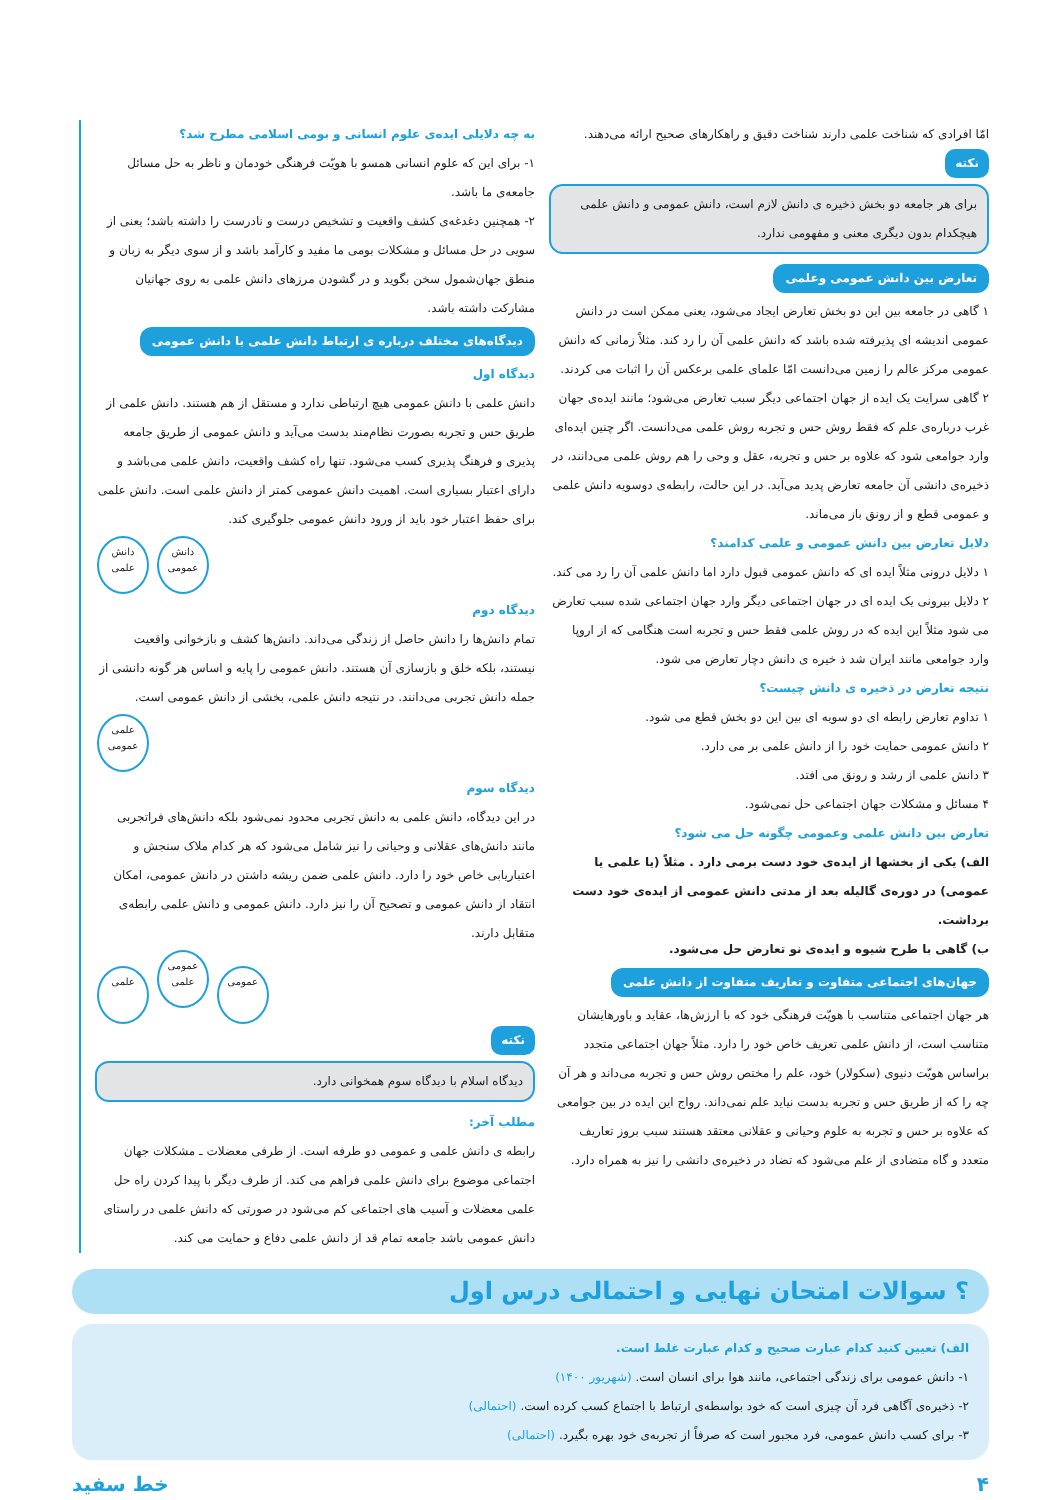امّا افرادی که شناخت علمی دارند شناخت دقیق و راهکارهای صحیح ارائه می‌دهند.
نکته
برای هر جامعه دو بخش ذخیره ی دانش لازم است، دانش عمومی و دانش علمی هیچکدام بدون دیگری معنی و مفهومی ندارد.
تعارض بین دانش عمومی وعلمی
۱ گاهی در جامعه بین این دو بخش تعارض ایجاد می‌شود، یعنی ممکن است در دانش عمومی اندیشه ای پذیرفته شده باشد که دانش علمی آن را رد کند. مثلاً زمانی که دانش عمومی مرکز عالم را زمین می‌دانست امّا علمای علمی برعکس آن را اثبات می کردند.
۲ گاهی سرایت یک ایده از جهان اجتماعی دیگر سبب تعارض می‌شود؛ مانند ایده‌ی جهان غرب درباره‌ی علم که فقط روش حس و تجربه روش علمی می‌دانست. اگر چنین ایده‌ای وارد جوامعی شود که علاوه بر حس و تجربه، عقل و وحی را هم روش علمی می‌دانند، در ذخیره‌ی دانشی آن جامعه تعارض پدید می‌آید. در این حالت، رابطه‌ی دوسویه دانش علمی و عمومی قطع و از رونق باز می‌ماند.
دلایل تعارض بین دانش عمومی و علمی کدامند؟
۱ دلایل درونی مثلاً ایده ای که دانش عمومی قبول دارد اما دانش علمی آن را رد می کند.
۲ دلایل بیرونی یک ایده ای در جهان اجتماعی دیگر وارد جهان اجتماعی شده سبب تعارض می شود مثلاً این ایده که در روش علمی فقط حس و تجربه است هنگامی که از اروپا وارد جوامعی مانند ایران شد ذ خیره ی دانش دچار تعارض می شود.
نتیجه تعارض در ذخیره ی دانش چیست؟
۱ تداوم تعارض رابطه ای دو سویه ای بین این دو بخش قطع می شود.
۲ دانش عمومی حمایت خود را از دانش علمی بر می دارد.
۳ دانش علمی از رشد و رونق می افتد.
۴ مسائل و مشکلات جهان اجتماعی حل نمی‌شود.
تعارض بین دانش علمی وعمومی چگونه حل می شود؟
الف) یکی از بخشها از ایده‌ی خود دست برمی دارد . مثلاً (یا علمی یا عمومی) در دوره‌ی گالیله بعد از مدتی دانش عمومی از ایده‌ی خود دست برداشت.
ب) گاهی با طرح شیوه و ایده‌ی نو تعارض حل می‌شود.
جهان‌های اجتماعی متفاوت و تعاریف متفاوت از دانش علمی
هر جهان اجتماعی متناسب با هویّت فرهنگی خود که با ارزش‌ها، عقاید و باورهایشان متناسب است، از دانش علمی تعریف خاص خود را دارد. مثلاً جهان اجتماعی متجدد براساس هویّت دنیوی (سکولار) خود، علم را مختص روش حس و تجربه می‌داند و هر آن چه را که از طریق حس و تجربه بدست نیاید علم نمی‌داند. رواج این ایده در بین جوامعی که علاوه بر حس و تجربه به علوم وحیانی و عقلانی معتقد هستند سبب بروز تعاریف متعدد و گاه متضادی از علم می‌شود که تضاد در ذخیره‌ی دانشی را نیز به همراه دارد.
به چه دلایلی ایده‌ی علوم انسانی و بومی اسلامی مطرح شد؟
۱- برای این که علوم انسانی همسو با هویّت فرهنگی خودمان و ناظر به حل مسائل جامعه‌ی ما باشد.
۲- همچنین دغدغه‌ی کشف واقعیت و تشخیص درست و نادرست را داشته باشد؛ یعنی از سویی در حل مسائل و مشکلات بومی ما مفید و کارآمد باشد و از سوی دیگر به زبان و منطق جهان‌شمول سخن بگوید و در گشودن مرزهای دانش علمی به روی جهانیان مشارکت داشته باشد.
دیدگاه‌های مختلف درباره ی ارتباط دانش علمی با دانش عمومی
دیدگاه اول
دانش علمی با دانش عمومی هیچ ارتباطی ندارد و مستقل از هم هستند. دانش علمی از طریق حس و تجربه بصورت نظام‌مند بدست می‌آید و دانش عمومی از طریق جامعه پذیری و فرهنگ پذیری کسب می‌شود. تنها راه کشف واقعیت، دانش علمی می‌باشد و دارای اعتبار بسیاری است. اهمیت دانش عمومی کمتر از دانش علمی است. دانش علمی برای حفظ اعتبار خود باید از ورود دانش عمومی جلوگیری کند.
دانش عمومی دانش علمی
دیدگاه دوم
تمام دانش‌ها را دانش حاصل از زندگی می‌داند. دانش‌ها کشف و بازخوانی واقعیت نیستند، بلکه خلق و بازسازی آن هستند. دانش عمومی را پایه و اساس هر گونه دانشی از جمله دانش تجربی می‌دانند. در نتیجه دانش علمی، بخشی از دانش عمومی است.
علمی عمومی
دیدگاه سوم
در این دیدگاه، دانش علمی به دانش تجربی محدود نمی‌شود بلکه دانش‌های فراتجربی مانند دانش‌های عقلانی و وحیانی را نیز شامل می‌شود که هر کدام ملاک سنجش و اعتباریابی خاص خود را دارد. دانش علمی ضمن ریشه داشتن در دانش عمومی، امکان انتقاد از دانش عمومی و تصحیح آن را نیز دارد. دانش عمومی و دانش علمی رابطه‌ی متقابل دارند.
عمومی عمومی علمی علمی
نکته
دیدگاه اسلام با دیدگاه سوم همخوانی دارد.
مطلب آخر:
رابطه ی دانش علمی و عمومی دو طرفه است. از طرفی معضلات ـ مشکلات جهان اجتماعی موضوع برای دانش علمی فراهم می کند. از طرف دیگر با پیدا کردن راه حل علمی معضلات و آسیب های اجتماعی کم می‌شود در صورتی که دانش علمی در راستای دانش عمومی باشد جامعه تمام قد از دانش علمی دفاع و حمایت می کند.
؟ سوالات امتحان نهایی و احتمالی درس اول
الف) تعیین کنید کدام عبارت صحیح و کدام عبارت غلط است.
۱- دانش عمومی برای زندگی اجتماعی، مانند هوا برای انسان است. (شهریور ۱۴۰۰)
۲- ذخیره‌ی آگاهی فرد آن چیزی است که خود بواسطه‌ی ارتباط با اجتماع کسب کرده است. (احتمالی)
۳- برای کسب دانش عمومی، فرد مجبور است که صرفاً از تجربه‌ی خود بهره بگیرد. (احتمالی)
۴ خط سفید